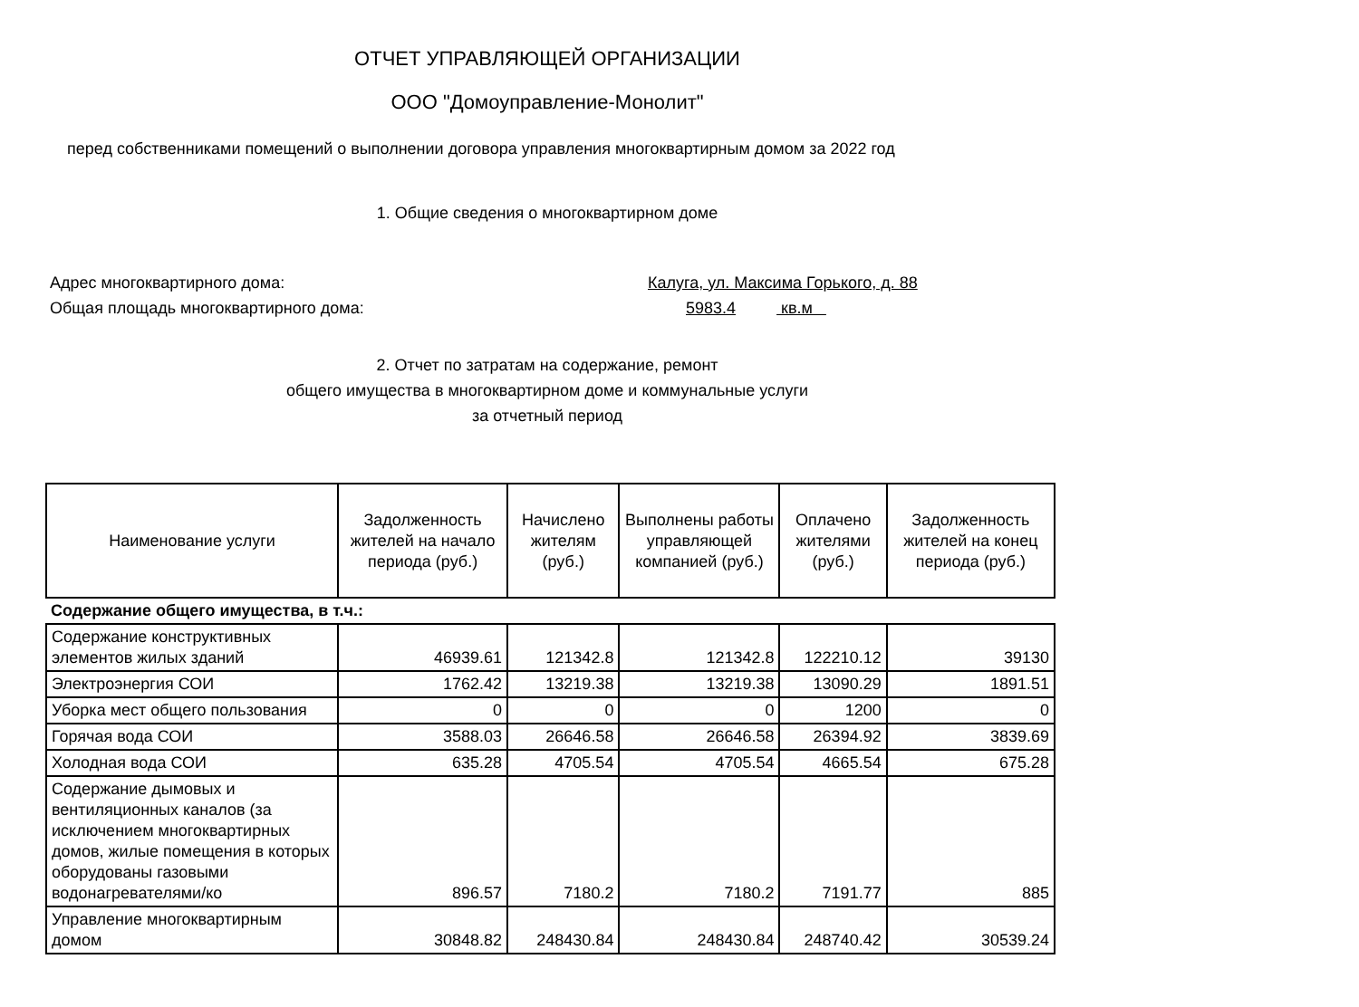ОТЧЕТ УПРАВЛЯЮЩЕЙ ОРГАНИЗАЦИИ
ООО "Домоуправление-Монолит"
перед собственниками помещений о выполнении договора управления многоквартирным домом за 2022 год
1. Общие сведения о многоквартирном доме
Адрес многоквартирного дома: Калуга, ул. Максима Горького, д. 88
Общая площадь многоквартирного дома: 5983.4 кв.м
2. Отчет по затратам на содержание, ремонт
общего имущества в многоквартирном доме и коммунальные услуги
за отчетный период
| Наименование услуги | Задолженность жителей на начало периода (руб.) | Начислено жителям (руб.) | Выполнены работы управляющей компанией (руб.) | Оплачено жителями (руб.) | Задолженность жителей на конец периода (руб.) |
| --- | --- | --- | --- | --- | --- |
| Содержание общего имущества, в т.ч.: | | | | | |
| Содержание конструктивных элементов жилых зданий | 46939.61 | 121342.8 | 121342.8 | 122210.12 | 39130 |
| Электроэнергия СОИ | 1762.42 | 13219.38 | 13219.38 | 13090.29 | 1891.51 |
| Уборка мест общего пользования | 0 | 0 | 0 | 1200 | 0 |
| Горячая вода СОИ | 3588.03 | 26646.58 | 26646.58 | 26394.92 | 3839.69 |
| Холодная вода СОИ | 635.28 | 4705.54 | 4705.54 | 4665.54 | 675.28 |
| Содержание дымовых и вентиляционных каналов (за исключением многоквартирных домов, жилые помещения в которых оборудованы газовыми водонагревателями/ко | 896.57 | 7180.2 | 7180.2 | 7191.77 | 885 |
| Управление многоквартирным домом | 30848.82 | 248430.84 | 248430.84 | 248740.42 | 30539.24 |